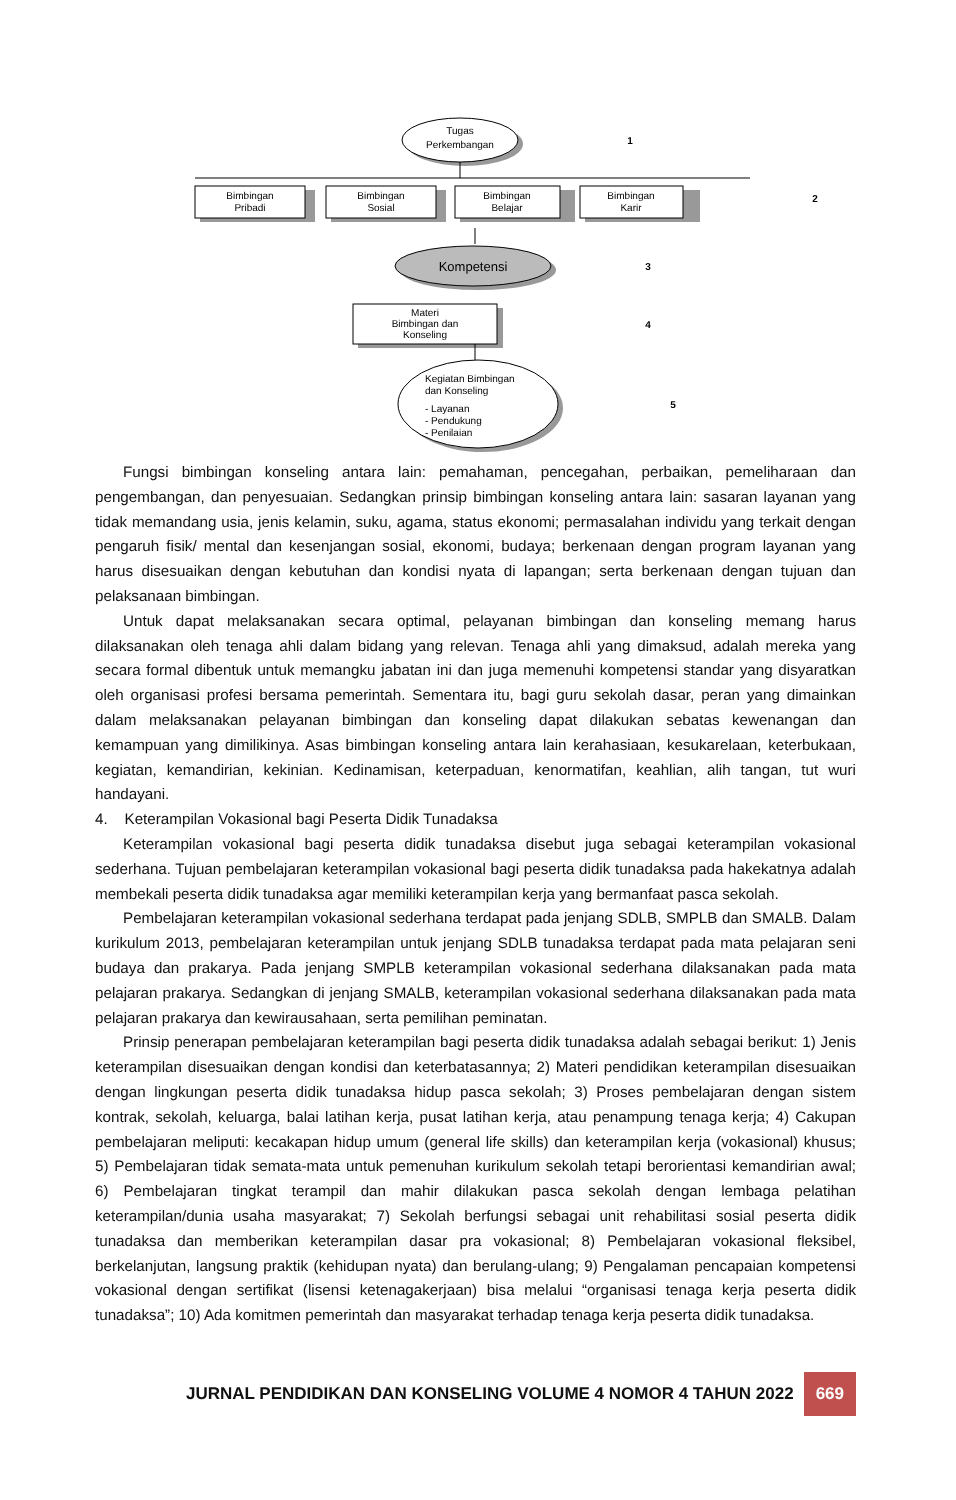Tugas
Perkembangan
1
Bimbingan
Pribadi
Bimbingan
Sosial
Bimbingan
Belajar
Bimbingan
Karir
2
Kompetensi
3
Materi
Bimbingan dan
Konseling
4
5
Kegiatan Bimbingan
dan Konseling
- Layanan
- Pendukung
- Penilaian
Fungsi bimbingan konseling antara lain: pemahaman, pencegahan, perbaikan, pemeliharaan dan pengembangan, dan penyesuaian. Sedangkan prinsip bimbingan konseling antara lain: sasaran layanan yang tidak memandang usia, jenis kelamin, suku, agama, status ekonomi; permasalahan individu yang terkait dengan pengaruh fisik/ mental dan kesenjangan sosial, ekonomi, budaya; berkenaan dengan program layanan yang harus disesuaikan dengan kebutuhan dan kondisi nyata di lapangan; serta berkenaan dengan tujuan dan pelaksanaan bimbingan.
Untuk dapat melaksanakan secara optimal, pelayanan bimbingan dan konseling memang harus dilaksanakan oleh tenaga ahli dalam bidang yang relevan. Tenaga ahli yang dimaksud, adalah mereka yang secara formal dibentuk untuk memangku jabatan ini dan juga memenuhi kompetensi standar yang disyaratkan oleh organisasi profesi bersama pemerintah. Sementara itu, bagi guru sekolah dasar, peran yang dimainkan dalam melaksanakan pelayanan bimbingan dan konseling dapat dilakukan sebatas kewenangan dan kemampuan yang dimilikinya. Asas bimbingan konseling antara lain kerahasiaan, kesukarelaan, keterbukaan, kegiatan, kemandirian, kekinian. Kedinamisan, keterpaduan, kenormatifan, keahlian, alih tangan, tut wuri handayani.
4. Keterampilan Vokasional bagi Peserta Didik Tunadaksa
Keterampilan vokasional bagi peserta didik tunadaksa disebut juga sebagai keterampilan vokasional sederhana. Tujuan pembelajaran keterampilan vokasional bagi peserta didik tunadaksa pada hakekatnya adalah membekali peserta didik tunadaksa agar memiliki keterampilan kerja yang bermanfaat pasca sekolah.
Pembelajaran keterampilan vokasional sederhana terdapat pada jenjang SDLB, SMPLB dan SMALB. Dalam kurikulum 2013, pembelajaran keterampilan untuk jenjang SDLB tunadaksa terdapat pada mata pelajaran seni budaya dan prakarya. Pada jenjang SMPLB keterampilan vokasional sederhana dilaksanakan pada mata pelajaran prakarya. Sedangkan di jenjang SMALB, keterampilan vokasional sederhana dilaksanakan pada mata pelajaran prakarya dan kewirausahaan, serta pemilihan peminatan.
Prinsip penerapan pembelajaran keterampilan bagi peserta didik tunadaksa adalah sebagai berikut: 1) Jenis keterampilan disesuaikan dengan kondisi dan keterbatasannya; 2) Materi pendidikan keterampilan disesuaikan dengan lingkungan peserta didik tunadaksa hidup pasca sekolah; 3) Proses pembelajaran dengan sistem kontrak, sekolah, keluarga, balai latihan kerja, pusat latihan kerja, atau penampung tenaga kerja; 4) Cakupan pembelajaran meliputi: kecakapan hidup umum (general life skills) dan keterampilan kerja (vokasional) khusus; 5) Pembelajaran tidak semata-mata untuk pemenuhan kurikulum sekolah tetapi berorientasi kemandirian awal; 6) Pembelajaran tingkat terampil dan mahir dilakukan pasca sekolah dengan lembaga pelatihan keterampilan/dunia usaha masyarakat; 7) Sekolah berfungsi sebagai unit rehabilitasi sosial peserta didik tunadaksa dan memberikan keterampilan dasar pra vokasional; 8) Pembelajaran vokasional fleksibel, berkelanjutan, langsung praktik (kehidupan nyata) dan berulang-ulang; 9) Pengalaman pencapaian kompetensi vokasional dengan sertifikat (lisensi ketenagakerjaan) bisa melalui “organisasi tenaga kerja peserta didik tunadaksa”; 10) Ada komitmen pemerintah dan masyarakat terhadap tenaga kerja peserta didik tunadaksa.
JURNAL PENDIDIKAN DAN KONSELING VOLUME 4 NOMOR 4 TAHUN 2022 669